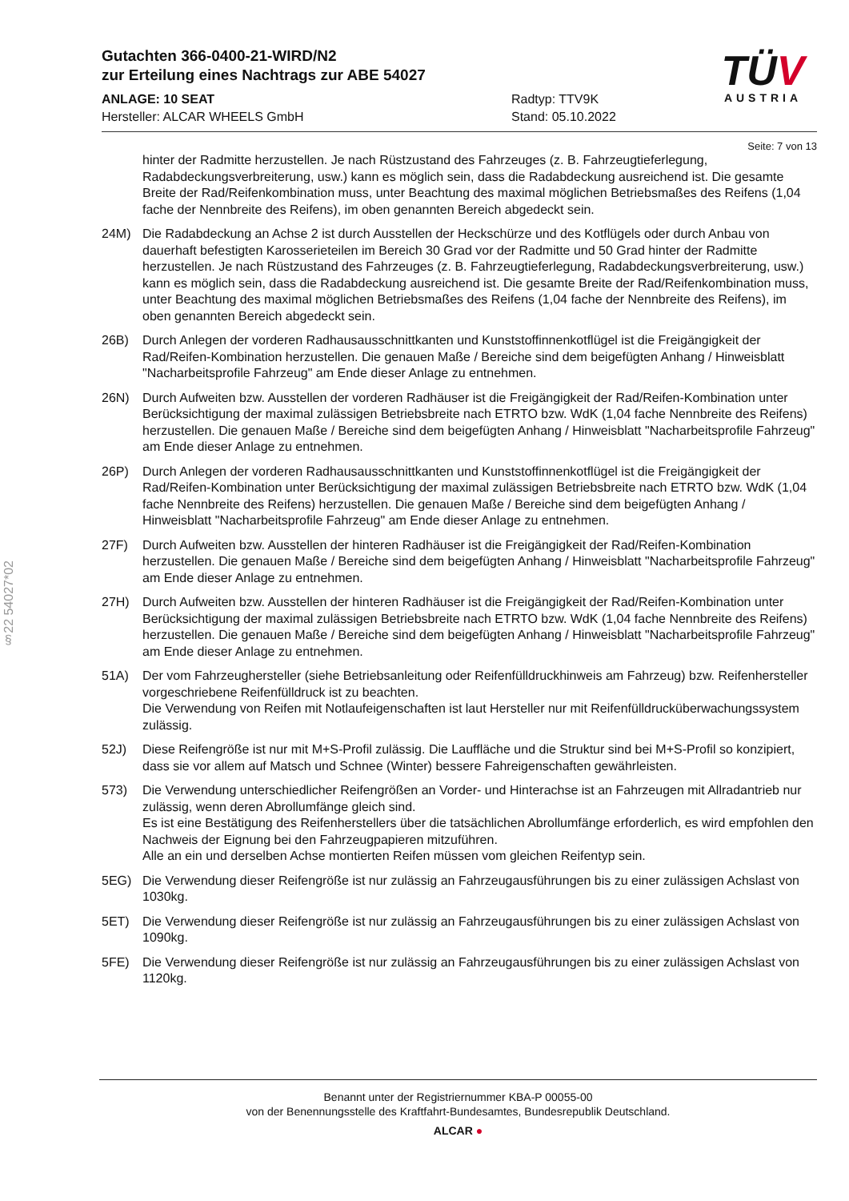Gutachten 366-0400-21-WIRD/N2
zur Erteilung eines Nachtrags zur ABE 54027
ANLAGE: 10 SEAT Radtyp: TTV9K
Hersteller: ALCAR WHEELS GmbH Stand: 05.10.2022
TÜV
AUSTRIA
Seite: 7 von 13
hinter der Radmitte herzustellen. Je nach Rüstzustand des Fahrzeuges (z. B. Fahrzeugtieferlegung, Radabdeckungsverbreiterung, usw.) kann es möglich sein, dass die Radabdeckung ausreichend ist. Die gesamte Breite der Rad/Reifenkombination muss, unter Beachtung des maximal möglichen Betriebsmaßes des Reifens (1,04 fache der Nennbreite des Reifens), im oben genannten Bereich abgedeckt sein.
24M) Die Radabdeckung an Achse 2 ist durch Ausstellen der Heckschürze und des Kotflügels oder durch Anbau von dauerhaft befestigten Karosserieteilen im Bereich 30 Grad vor der Radmitte und 50 Grad hinter der Radmitte herzustellen. Je nach Rüstzustand des Fahrzeuges (z. B. Fahrzeugtieferlegung, Radabdeckungsverbreiterung, usw.) kann es möglich sein, dass die Radabdeckung ausreichend ist. Die gesamte Breite der Rad/Reifenkombination muss, unter Beachtung des maximal möglichen Betriebsmaßes des Reifens (1,04 fache der Nennbreite des Reifens), im oben genannten Bereich abgedeckt sein.
26B) Durch Anlegen der vorderen Radhausausschnittkanten und Kunststoffinnenkotflügel ist die Freigängigkeit der Rad/Reifen-Kombination herzustellen. Die genauen Maße / Bereiche sind dem beigefügten Anhang / Hinweisblatt "Nacharbeitsprofile Fahrzeug" am Ende dieser Anlage zu entnehmen.
26N) Durch Aufweiten bzw. Ausstellen der vorderen Radhäuser ist die Freigängigkeit der Rad/Reifen-Kombination unter Berücksichtigung der maximal zulässigen Betriebsbreite nach ETRTO bzw. WdK (1,04 fache Nennbreite des Reifens) herzustellen. Die genauen Maße / Bereiche sind dem beigefügten Anhang / Hinweisblatt "Nacharbeitsprofile Fahrzeug" am Ende dieser Anlage zu entnehmen.
26P) Durch Anlegen der vorderen Radhausausschnittkanten und Kunststoffinnenkotflügel ist die Freigängigkeit der Rad/Reifen-Kombination unter Berücksichtigung der maximal zulässigen Betriebsbreite nach ETRTO bzw. WdK (1,04 fache Nennbreite des Reifens) herzustellen. Die genauen Maße / Bereiche sind dem beigefügten Anhang / Hinweisblatt "Nacharbeitsprofile Fahrzeug" am Ende dieser Anlage zu entnehmen.
27F) Durch Aufweiten bzw. Ausstellen der hinteren Radhäuser ist die Freigängigkeit der Rad/Reifen-Kombination herzustellen. Die genauen Maße / Bereiche sind dem beigefügten Anhang / Hinweisblatt "Nacharbeitsprofile Fahrzeug" am Ende dieser Anlage zu entnehmen.
27H) Durch Aufweiten bzw. Ausstellen der hinteren Radhäuser ist die Freigängigkeit der Rad/Reifen-Kombination unter Berücksichtigung der maximal zulässigen Betriebsbreite nach ETRTO bzw. WdK (1,04 fache Nennbreite des Reifens) herzustellen. Die genauen Maße / Bereiche sind dem beigefügten Anhang / Hinweisblatt "Nacharbeitsprofile Fahrzeug" am Ende dieser Anlage zu entnehmen.
51A) Der vom Fahrzeughersteller (siehe Betriebsanleitung oder Reifenfülldruckhinweis am Fahrzeug) bzw. Reifenhersteller vorgeschriebene Reifenfülldruck ist zu beachten.
Die Verwendung von Reifen mit Notlaufeigenschaften ist laut Hersteller nur mit Reifenfülldrucküberwachungssystem zulässig.
52J) Diese Reifengröße ist nur mit M+S-Profil zulässig. Die Lauffläche und die Struktur sind bei M+S-Profil so konzipiert, dass sie vor allem auf Matsch und Schnee (Winter) bessere Fahreigenschaften gewährleisten.
573) Die Verwendung unterschiedlicher Reifengrößen an Vorder- und Hinterachse ist an Fahrzeugen mit Allradantrieb nur zulässig, wenn deren Abrollumfänge gleich sind.
Es ist eine Bestätigung des Reifenherstellers über die tatsächlichen Abrollumfänge erforderlich, es wird empfohlen den Nachweis der Eignung bei den Fahrzeugpapieren mitzuführen.
Alle an ein und derselben Achse montierten Reifen müssen vom gleichen Reifentyp sein.
5EG) Die Verwendung dieser Reifengröße ist nur zulässig an Fahrzeugausführungen bis zu einer zulässigen Achslast von 1030kg.
5ET) Die Verwendung dieser Reifengröße ist nur zulässig an Fahrzeugausführungen bis zu einer zulässigen Achslast von 1090kg.
5FE) Die Verwendung dieser Reifengröße ist nur zulässig an Fahrzeugausführungen bis zu einer zulässigen Achslast von 1120kg.
§22 54027*02
Benannt unter der Registriernummer KBA-P 00055-00
von der Benennungsstelle des Kraftfahrt-Bundesamtes, Bundesrepublik Deutschland.
ALCAR ●